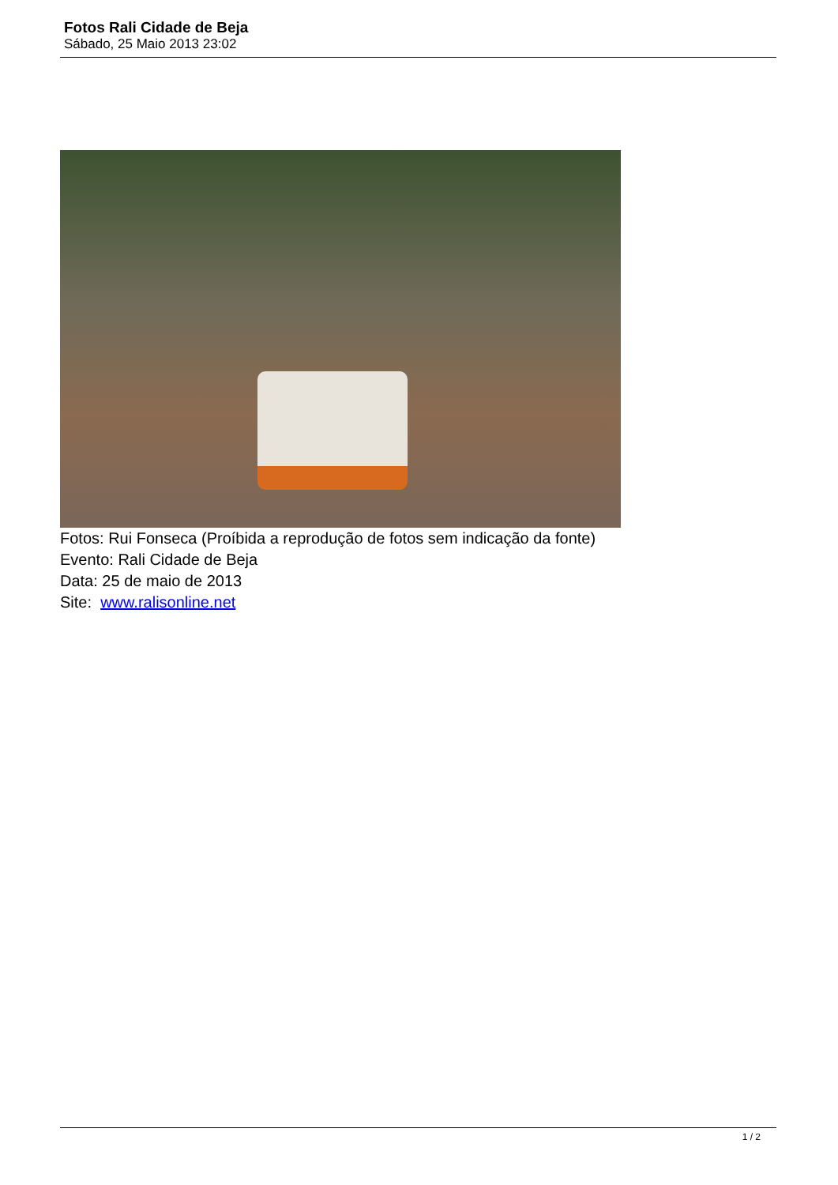Fotos Rali Cidade de Beja
Sábado, 25 Maio 2013 23:02
Fotos: Rui Fonseca (Proíbida a reprodução de fotos sem indicação da fonte)
Evento: Rali Cidade de Beja
Data: 25 de maio de 2013
Site: www.ralisonline.net
1 / 2